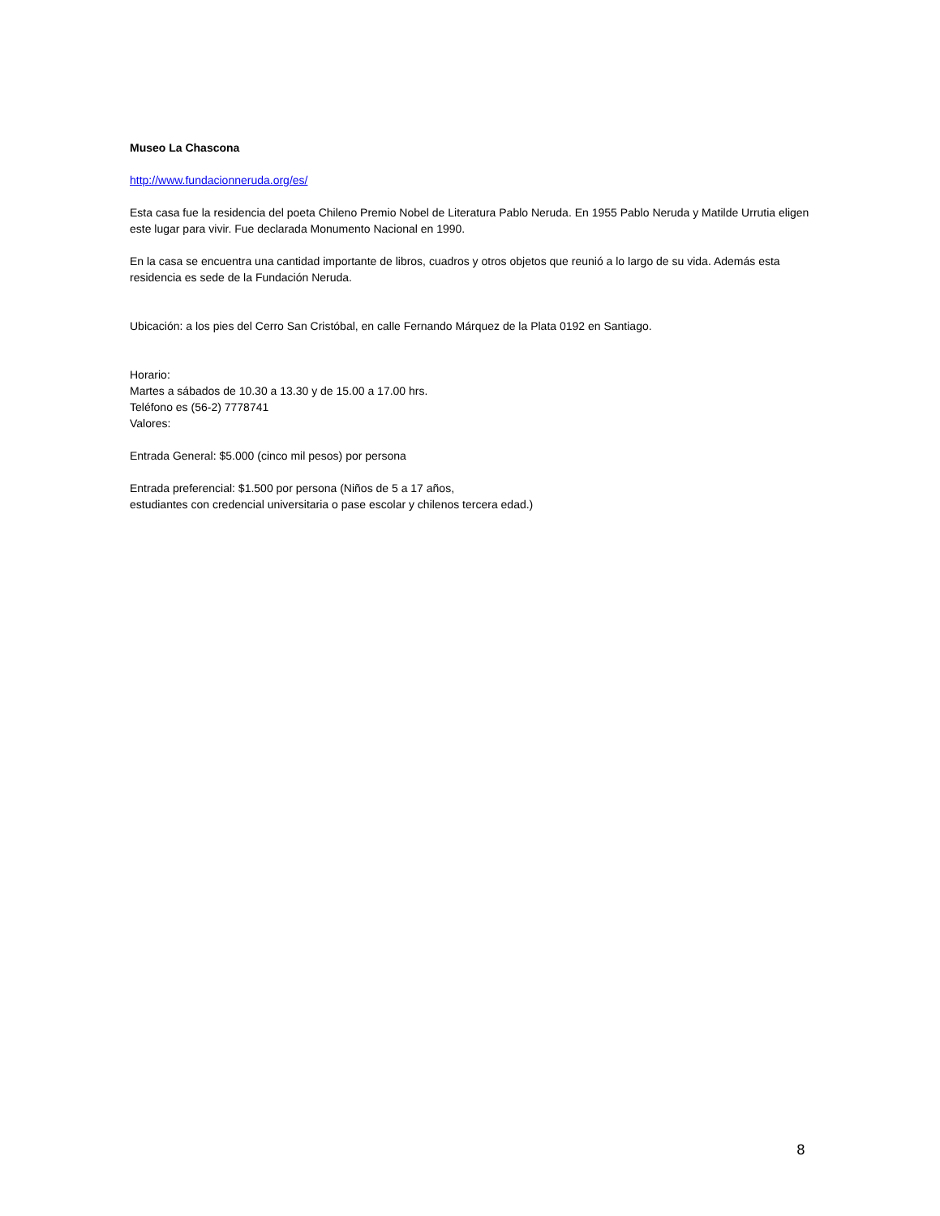Museo La Chascona
http://www.fundacionneruda.org/es/
Esta casa fue la residencia del poeta Chileno Premio Nobel de Literatura Pablo Neruda. En 1955 Pablo Neruda y Matilde Urrutia eligen este lugar para vivir. Fue declarada Monumento Nacional en 1990.
En la casa se encuentra una cantidad importante de libros, cuadros y otros objetos que reunió a lo largo de su vida. Además esta residencia es sede de la Fundación Neruda.
Ubicación: a los pies del Cerro San Cristóbal, en calle Fernando Márquez de la Plata 0192 en Santiago.
Horario:
Martes a sábados de 10.30 a 13.30 y de 15.00 a 17.00 hrs.
Teléfono es (56-2) 7778741
Valores:
Entrada General: $5.000 (cinco mil pesos) por persona
Entrada preferencial: $1.500 por persona (Niños de 5 a 17 años,
estudiantes con credencial universitaria o pase escolar y chilenos tercera edad.)
8